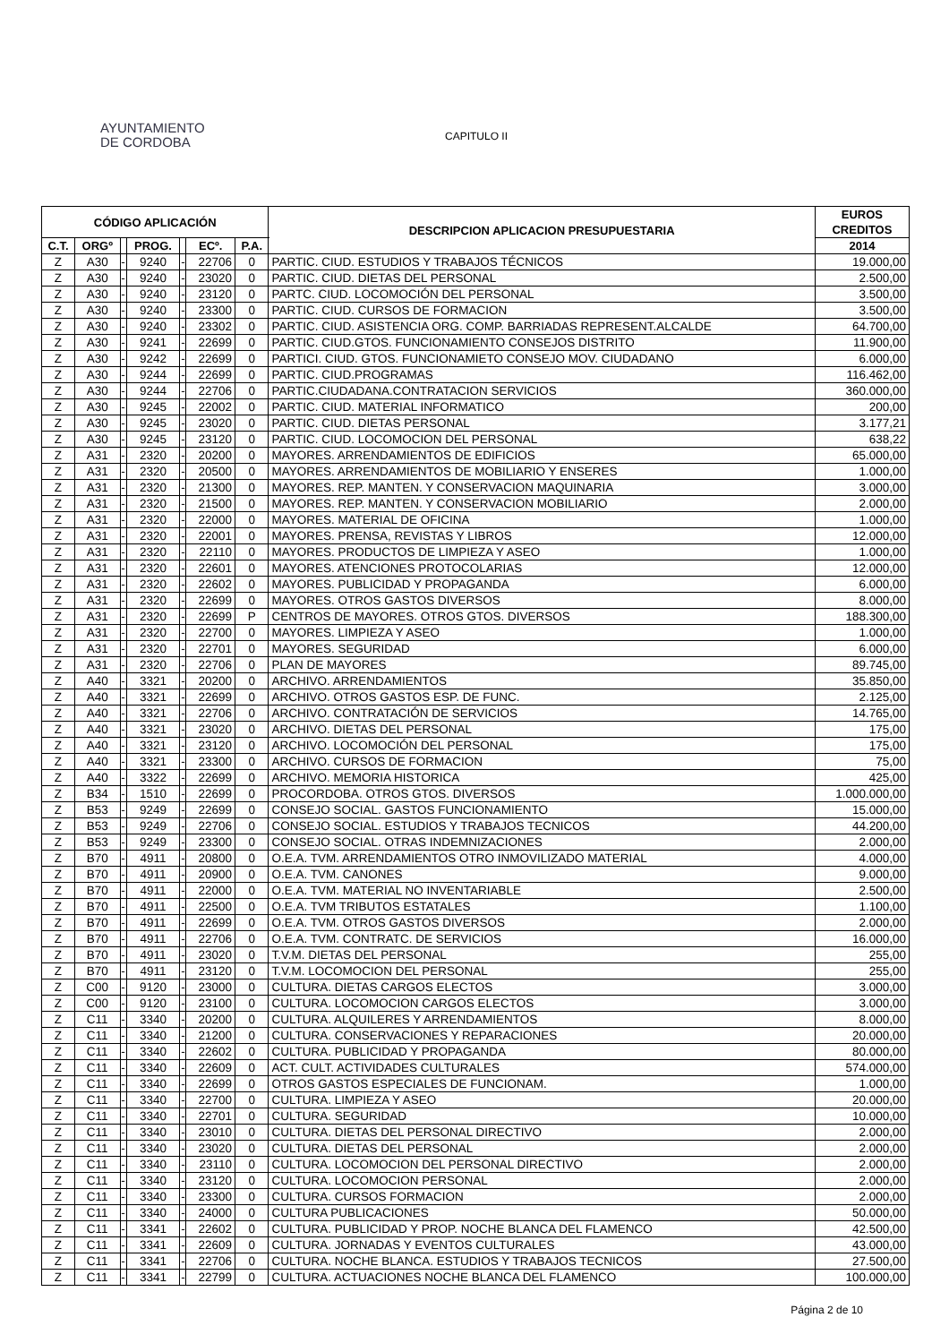AYUNTAMIENTO
DE CORDOBA
CAPITULO II
| CÓDIGO APLICACIÓN | | | | | | | DESCRIPCION APLICACION PRESUPUESTARIA | EUROS CREDITOS |
| --- | --- | --- | --- | --- | --- | --- | --- | --- |
| C.T. | ORGº | | PROG. | | ECº. | P.A. | | 2014 |
| Z | A30 | - | 9240 | - | 22706 | 0 | PARTIC. CIUD. ESTUDIOS Y TRABAJOS TÉCNICOS | 19.000,00 |
| Z | A30 | - | 9240 | - | 23020 | 0 | PARTIC. CIUD. DIETAS DEL PERSONAL | 2.500,00 |
| Z | A30 | - | 9240 | - | 23120 | 0 | PARTC. CIUD. LOCOMOCIÓN DEL PERSONAL | 3.500,00 |
| Z | A30 | - | 9240 | - | 23300 | 0 | PARTIC. CIUD. CURSOS DE FORMACION | 3.500,00 |
| Z | A30 | - | 9240 | - | 23302 | 0 | PARTIC. CIUD. ASISTENCIA ORG. COMP. BARRIADAS REPRESENT.ALCALDE | 64.700,00 |
| Z | A30 | - | 9241 | - | 22699 | 0 | PARTIC. CIUD.GTOS. FUNCIONAMIENTO CONSEJOS DISTRITO | 11.900,00 |
| Z | A30 | - | 9242 | - | 22699 | 0 | PARTICI. CIUD. GTOS. FUNCIONAMIETO CONSEJO MOV. CIUDADANO | 6.000,00 |
| Z | A30 | - | 9244 | - | 22699 | 0 | PARTIC. CIUD.PROGRAMAS | 116.462,00 |
| Z | A30 | - | 9244 | - | 22706 | 0 | PARTIC.CIUDADANA.CONTRATACION SERVICIOS | 360.000,00 |
| Z | A30 | - | 9245 | - | 22002 | 0 | PARTIC. CIUD. MATERIAL INFORMATICO | 200,00 |
| Z | A30 | - | 9245 | - | 23020 | 0 | PARTIC. CIUD. DIETAS PERSONAL | 3.177,21 |
| Z | A30 | - | 9245 | - | 23120 | 0 | PARTIC. CIUD. LOCOMOCION DEL PERSONAL | 638,22 |
| Z | A31 | - | 2320 | - | 20200 | 0 | MAYORES. ARRENDAMIENTOS DE EDIFICIOS | 65.000,00 |
| Z | A31 | - | 2320 | - | 20500 | 0 | MAYORES. ARRENDAMIENTOS DE MOBILIARIO Y ENSERES | 1.000,00 |
| Z | A31 | - | 2320 | - | 21300 | 0 | MAYORES. REP. MANTEN. Y CONSERVACION MAQUINARIA | 3.000,00 |
| Z | A31 | - | 2320 | - | 21500 | 0 | MAYORES. REP. MANTEN. Y CONSERVACION MOBILIARIO | 2.000,00 |
| Z | A31 | - | 2320 | - | 22000 | 0 | MAYORES. MATERIAL DE OFICINA | 1.000,00 |
| Z | A31 | - | 2320 | - | 22001 | 0 | MAYORES. PRENSA, REVISTAS Y LIBROS | 12.000,00 |
| Z | A31 | - | 2320 | - | 22110 | 0 | MAYORES. PRODUCTOS DE LIMPIEZA Y ASEO | 1.000,00 |
| Z | A31 | - | 2320 | - | 22601 | 0 | MAYORES. ATENCIONES PROTOCOLARIAS | 12.000,00 |
| Z | A31 | - | 2320 | - | 22602 | 0 | MAYORES. PUBLICIDAD Y PROPAGANDA | 6.000,00 |
| Z | A31 | - | 2320 | - | 22699 | 0 | MAYORES. OTROS GASTOS DIVERSOS | 8.000,00 |
| Z | A31 | - | 2320 | - | 22699 | P | CENTROS DE MAYORES. OTROS GTOS. DIVERSOS | 188.300,00 |
| Z | A31 | - | 2320 | - | 22700 | 0 | MAYORES. LIMPIEZA Y ASEO | 1.000,00 |
| Z | A31 | - | 2320 | - | 22701 | 0 | MAYORES. SEGURIDAD | 6.000,00 |
| Z | A31 | - | 2320 | - | 22706 | 0 | PLAN DE MAYORES | 89.745,00 |
| Z | A40 | - | 3321 | - | 20200 | 0 | ARCHIVO. ARRENDAMIENTOS | 35.850,00 |
| Z | A40 | - | 3321 | - | 22699 | 0 | ARCHIVO. OTROS GASTOS ESP. DE FUNC. | 2.125,00 |
| Z | A40 | - | 3321 | - | 22706 | 0 | ARCHIVO. CONTRATACIÓN DE SERVICIOS | 14.765,00 |
| Z | A40 | - | 3321 | - | 23020 | 0 | ARCHIVO. DIETAS DEL PERSONAL | 175,00 |
| Z | A40 | - | 3321 | - | 23120 | 0 | ARCHIVO. LOCOMOCIÓN DEL PERSONAL | 175,00 |
| Z | A40 | - | 3321 | - | 23300 | 0 | ARCHIVO. CURSOS DE FORMACION | 75,00 |
| Z | A40 | - | 3322 | - | 22699 | 0 | ARCHIVO. MEMORIA HISTORICA | 425,00 |
| Z | B34 | - | 1510 | - | 22699 | 0 | PROCORDOBA. OTROS GTOS. DIVERSOS | 1.000.000,00 |
| Z | B53 | - | 9249 | - | 22699 | 0 | CONSEJO SOCIAL. GASTOS FUNCIONAMIENTO | 15.000,00 |
| Z | B53 | - | 9249 | - | 22706 | 0 | CONSEJO SOCIAL. ESTUDIOS Y TRABAJOS TECNICOS | 44.200,00 |
| Z | B53 | - | 9249 | - | 23300 | 0 | CONSEJO SOCIAL. OTRAS INDEMNIZACIONES | 2.000,00 |
| Z | B70 | - | 4911 | - | 20800 | 0 | O.E.A. TVM. ARRENDAMIENTOS OTRO INMOVILIZADO MATERIAL | 4.000,00 |
| Z | B70 | - | 4911 | - | 20900 | 0 | O.E.A. TVM. CANONES | 9.000,00 |
| Z | B70 | - | 4911 | - | 22000 | 0 | O.E.A. TVM. MATERIAL NO INVENTARIABLE | 2.500,00 |
| Z | B70 | - | 4911 | - | 22500 | 0 | O.E.A. TVM TRIBUTOS ESTATALES | 1.100,00 |
| Z | B70 | - | 4911 | - | 22699 | 0 | O.E.A. TVM. OTROS GASTOS DIVERSOS | 2.000,00 |
| Z | B70 | - | 4911 | - | 22706 | 0 | O.E.A. TVM. CONTRATC. DE SERVICIOS | 16.000,00 |
| Z | B70 | - | 4911 | - | 23020 | 0 | T.V.M. DIETAS DEL PERSONAL | 255,00 |
| Z | B70 | - | 4911 | - | 23120 | 0 | T.V.M. LOCOMOCION DEL PERSONAL | 255,00 |
| Z | C00 | - | 9120 | - | 23000 | 0 | CULTURA. DIETAS CARGOS ELECTOS | 3.000,00 |
| Z | C00 | - | 9120 | - | 23100 | 0 | CULTURA. LOCOMOCION CARGOS ELECTOS | 3.000,00 |
| Z | C11 | - | 3340 | - | 20200 | 0 | CULTURA. ALQUILERES Y ARRENDAMIENTOS | 8.000,00 |
| Z | C11 | - | 3340 | - | 21200 | 0 | CULTURA. CONSERVACIONES Y REPARACIONES | 20.000,00 |
| Z | C11 | - | 3340 | - | 22602 | 0 | CULTURA. PUBLICIDAD Y PROPAGANDA | 80.000,00 |
| Z | C11 | - | 3340 | - | 22609 | 0 | ACT. CULT. ACTIVIDADES CULTURALES | 574.000,00 |
| Z | C11 | - | 3340 | - | 22699 | 0 | OTROS GASTOS ESPECIALES DE FUNCIONAM. | 1.000,00 |
| Z | C11 | - | 3340 | - | 22700 | 0 | CULTURA. LIMPIEZA Y ASEO | 20.000,00 |
| Z | C11 | - | 3340 | - | 22701 | 0 | CULTURA. SEGURIDAD | 10.000,00 |
| Z | C11 | - | 3340 | - | 23010 | 0 | CULTURA. DIETAS DEL PERSONAL DIRECTIVO | 2.000,00 |
| Z | C11 | - | 3340 | - | 23020 | 0 | CULTURA. DIETAS DEL PERSONAL | 2.000,00 |
| Z | C11 | - | 3340 | - | 23110 | 0 | CULTURA. LOCOMOCION DEL PERSONAL DIRECTIVO | 2.000,00 |
| Z | C11 | - | 3340 | - | 23120 | 0 | CULTURA. LOCOMOCION PERSONAL | 2.000,00 |
| Z | C11 | - | 3340 | - | 23300 | 0 | CULTURA. CURSOS FORMACION | 2.000,00 |
| Z | C11 | - | 3340 | - | 24000 | 0 | CULTURA PUBLICACIONES | 50.000,00 |
| Z | C11 | - | 3341 | - | 22602 | 0 | CULTURA. PUBLICIDAD Y PROP. NOCHE BLANCA DEL FLAMENCO | 42.500,00 |
| Z | C11 | - | 3341 | - | 22609 | 0 | CULTURA. JORNADAS Y EVENTOS CULTURALES | 43.000,00 |
| Z | C11 | - | 3341 | - | 22706 | 0 | CULTURA. NOCHE BLANCA. ESTUDIOS Y TRABAJOS TECNICOS | 27.500,00 |
| Z | C11 | - | 3341 | - | 22799 | 0 | CULTURA. ACTUACIONES NOCHE BLANCA DEL FLAMENCO | 100.000,00 |
Página 2 de 10